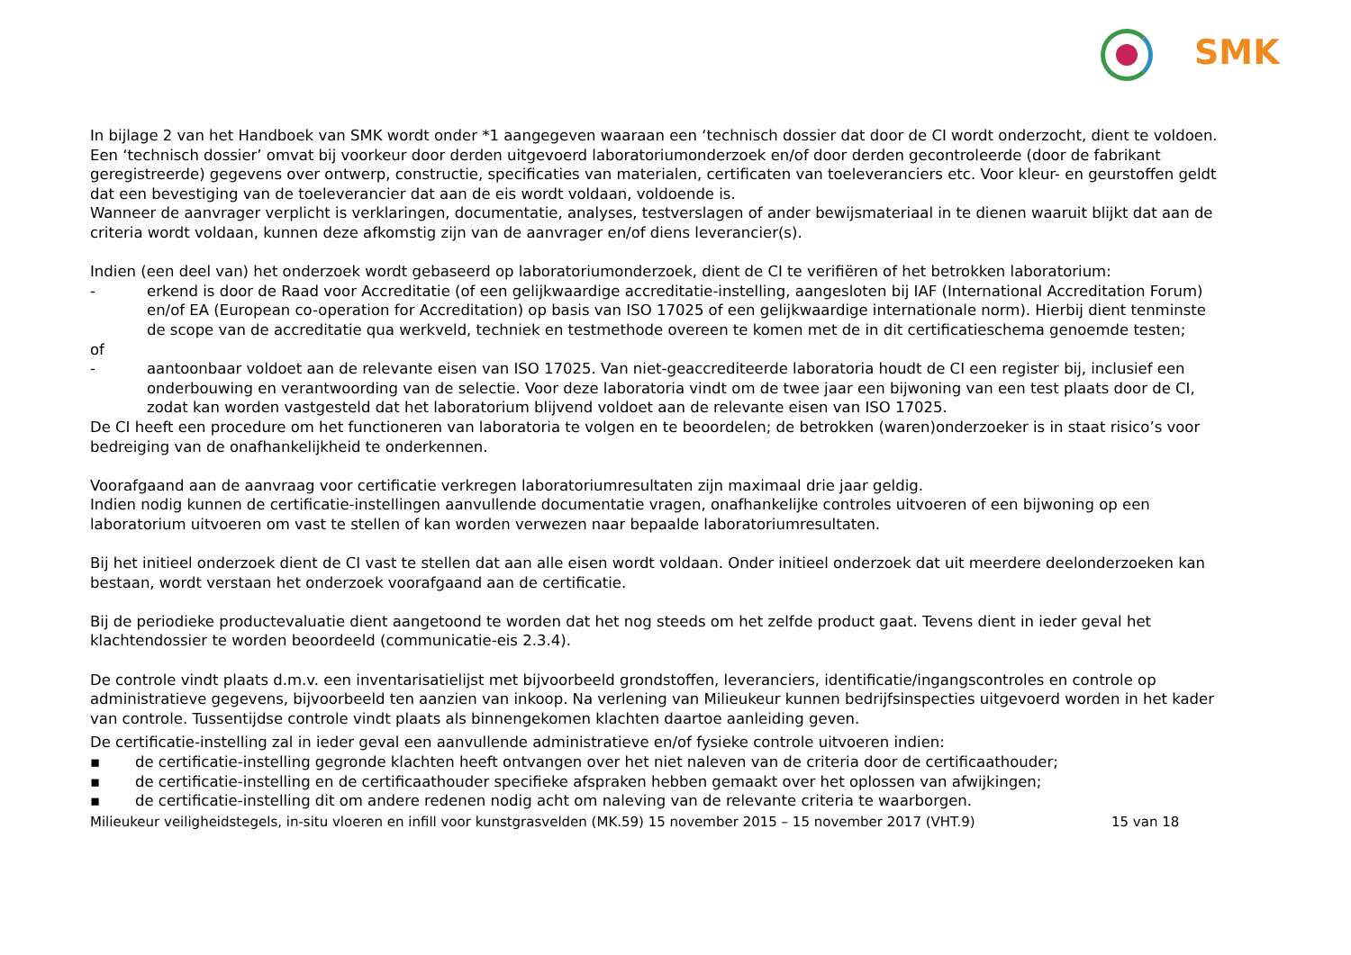SMK
In bijlage 2 van het Handboek van SMK wordt onder *1 aangegeven waaraan een ‘technisch dossier dat door de CI wordt onderzocht, dient te voldoen. Een ‘technisch dossier’ omvat bij voorkeur door derden uitgevoerd laboratoriumonderzoek en/of door derden gecontroleerde (door de fabrikant geregistreerde) gegevens over ontwerp, constructie, specificaties van materialen, certificaten van toeleveranciers etc. Voor kleur- en geurstoffen geldt dat een bevestiging van de toeleverancier dat aan de eis wordt voldaan, voldoende is.
Wanneer de aanvrager verplicht is verklaringen, documentatie, analyses, testverslagen of ander bewijsmateriaal in te dienen waaruit blijkt dat aan de criteria wordt voldaan, kunnen deze afkomstig zijn van de aanvrager en/of diens leverancier(s).
Indien (een deel van) het onderzoek wordt gebaseerd op laboratoriumonderzoek, dient de CI te verifiëren of het betrokken laboratorium:
- erkend is door de Raad voor Accreditatie (of een gelijkwaardige accreditatie-instelling, aangesloten bij IAF (International Accreditation Forum) en/of EA (European co-operation for Accreditation) op basis van ISO 17025 of een gelijkwaardige internationale norm). Hierbij dient tenminste de scope van de accreditatie qua werkveld, techniek en testmethode overeen te komen met de in dit certificatieschema genoemde testen;
of
- aantoonbaar voldoet aan de relevante eisen van ISO 17025. Van niet-geaccrediteerde laboratoria houdt de CI een register bij, inclusief een onderbouwing en verantwoording van de selectie. Voor deze laboratoria vindt om de twee jaar een bijwoning van een test plaats door de CI, zodat kan worden vastgesteld dat het laboratorium blijvend voldoet aan de relevante eisen van ISO 17025.
De CI heeft een procedure om het functioneren van laboratoria te volgen en te beoordelen; de betrokken (waren)onderzoeker is in staat risico’s voor bedreiging van de onafhankelijkheid te onderkennen.
Voorafgaand aan de aanvraag voor certificatie verkregen laboratoriumresultaten zijn maximaal drie jaar geldig.
Indien nodig kunnen de certificatie-instellingen aanvullende documentatie vragen, onafhankelijke controles uitvoeren of een bijwoning op een laboratorium uitvoeren om vast te stellen of kan worden verwezen naar bepaalde laboratoriumresultaten.
Bij het initieel onderzoek dient de CI vast te stellen dat aan alle eisen wordt voldaan. Onder initieel onderzoek dat uit meerdere deelonderzoeken kan bestaan, wordt verstaan het onderzoek voorafgaand aan de certificatie.
Bij de periodieke productevaluatie dient aangetoond te worden dat het nog steeds om het zelfde product gaat. Tevens dient in ieder geval het klachtendossier te worden beoordeeld (communicatie-eis 2.3.4).
De controle vindt plaats d.m.v. een inventarisatielijst met bijvoorbeeld grondstoffen, leveranciers, identificatie/ingangscontroles en controle op administratieve gegevens, bijvoorbeeld ten aanzien van inkoop. Na verlening van Milieukeur kunnen bedrijfsinspecties uitgevoerd worden in het kader van controle. Tussentijdse controle vindt plaats als binnengekomen klachten daartoe aanleiding geven.
De certificatie-instelling zal in ieder geval een aanvullende administratieve en/of fysieke controle uitvoeren indien:
▪ de certificatie-instelling gegronde klachten heeft ontvangen over het niet naleven van de criteria door de certificaathouder;
▪ de certificatie-instelling en de certificaathouder specifieke afspraken hebben gemaakt over het oplossen van afwijkingen;
▪ de certificatie-instelling dit om andere redenen nodig acht om naleving van de relevante criteria te waarborgen.
Milieukeur veiligheidstegels, in-situ vloeren en infill voor kunstgrasvelden (MK.59) 15 november 2015 – 15 november 2017 (VHT.9) 15 van 18